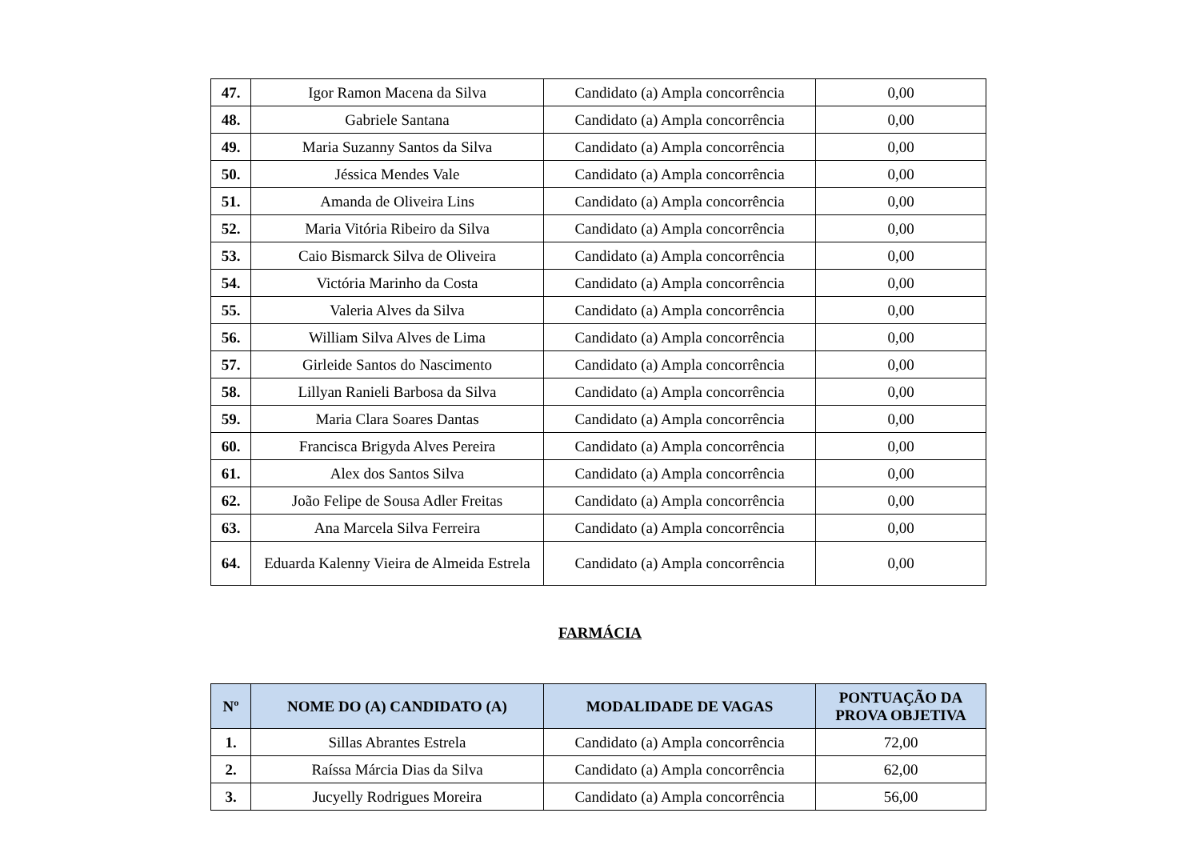| 47. | Igor Ramon Macena da Silva | Candidato (a) Ampla concorrência | 0,00 |
| 48. | Gabriele Santana | Candidato (a) Ampla concorrência | 0,00 |
| 49. | Maria Suzanny Santos da Silva | Candidato (a) Ampla concorrência | 0,00 |
| 50. | Jéssica Mendes Vale | Candidato (a) Ampla concorrência | 0,00 |
| 51. | Amanda de Oliveira Lins | Candidato (a) Ampla concorrência | 0,00 |
| 52. | Maria Vitória Ribeiro da Silva | Candidato (a) Ampla concorrência | 0,00 |
| 53. | Caio Bismarck Silva de Oliveira | Candidato (a) Ampla concorrência | 0,00 |
| 54. | Victória Marinho da Costa | Candidato (a) Ampla concorrência | 0,00 |
| 55. | Valeria Alves da Silva | Candidato (a) Ampla concorrência | 0,00 |
| 56. | William Silva Alves de Lima | Candidato (a) Ampla concorrência | 0,00 |
| 57. | Girleide Santos do Nascimento | Candidato (a) Ampla concorrência | 0,00 |
| 58. | Lillyan Ranieli Barbosa da Silva | Candidato (a) Ampla concorrência | 0,00 |
| 59. | Maria Clara Soares Dantas | Candidato (a) Ampla concorrência | 0,00 |
| 60. | Francisca Brigyda Alves Pereira | Candidato (a) Ampla concorrência | 0,00 |
| 61. | Alex dos Santos Silva | Candidato (a) Ampla concorrência | 0,00 |
| 62. | João Felipe de Sousa Adler Freitas | Candidato (a) Ampla concorrência | 0,00 |
| 63. | Ana Marcela Silva Ferreira | Candidato (a) Ampla concorrência | 0,00 |
| 64. | Eduarda Kalenny Vieira de Almeida Estrela | Candidato (a) Ampla concorrência | 0,00 |
FARMÁCIA
| Nº | NOME DO (A) CANDIDATO (A) | MODALIDADE DE VAGAS | PONTUAÇÃO DA PROVA OBJETIVA |
| --- | --- | --- | --- |
| 1. | Sillas Abrantes Estrela | Candidato (a) Ampla concorrência | 72,00 |
| 2. | Raíssa Márcia Dias da Silva | Candidato (a) Ampla concorrência | 62,00 |
| 3. | Jucyelly Rodrigues Moreira | Candidato (a) Ampla concorrência | 56,00 |